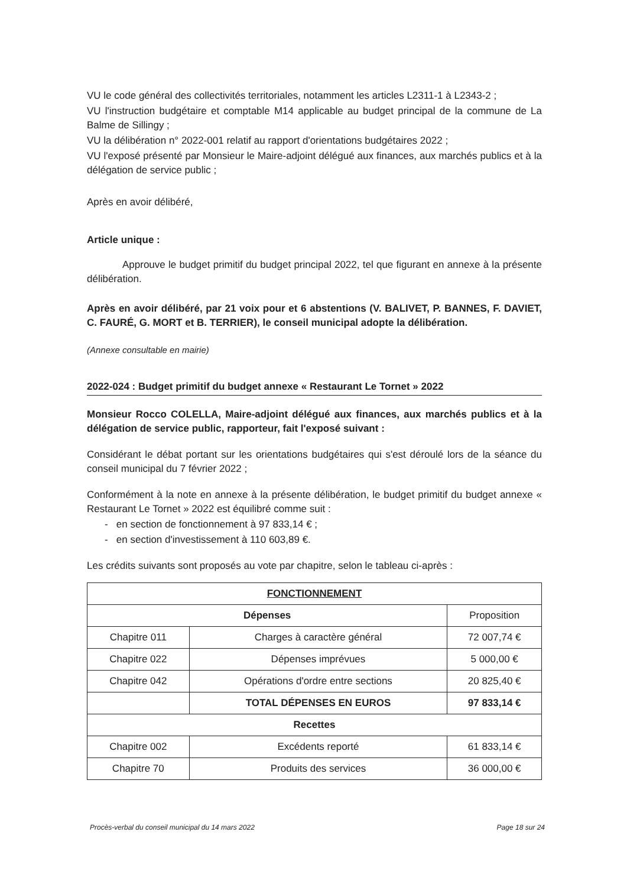VU le code général des collectivités territoriales, notamment les articles L2311-1 à L2343-2 ;
VU l'instruction budgétaire et comptable M14 applicable au budget principal de la commune de La Balme de Sillingy ;
VU la délibération n° 2022-001 relatif au rapport d'orientations budgétaires 2022 ;
VU l'exposé présenté par Monsieur le Maire-adjoint délégué aux finances, aux marchés publics et à la délégation de service public ;
Après en avoir délibéré,
Article unique :
Approuve le budget primitif du budget principal 2022, tel que figurant en annexe à la présente délibération.
Après en avoir délibéré, par 21 voix pour et 6 abstentions (V. BALIVET, P. BANNES, F. DAVIET, C. FAURÉ, G. MORT et B. TERRIER), le conseil municipal adopte la délibération.
(Annexe consultable en mairie)
2022-024 : Budget primitif du budget annexe « Restaurant Le Tornet » 2022
Monsieur Rocco COLELLA, Maire-adjoint délégué aux finances, aux marchés publics et à la délégation de service public, rapporteur, fait l'exposé suivant :
Considérant le débat portant sur les orientations budgétaires qui s'est déroulé lors de la séance du conseil municipal du 7 février 2022 ;
Conformément à la note en annexe à la présente délibération, le budget primitif du budget annexe « Restaurant Le Tornet » 2022 est équilibré comme suit :
- en section de fonctionnement à 97 833,14 € ;
- en section d'investissement à 110 603,89 €.
Les crédits suivants sont proposés au vote par chapitre, selon le tableau ci-après :
| FONCTIONNEMENT | | |
| --- | --- | --- |
| Dépenses | | Proposition |
| Chapitre 011 | Charges à caractère général | 72 007,74 € |
| Chapitre 022 | Dépenses imprévues | 5 000,00 € |
| Chapitre 042 | Opérations d'ordre entre sections | 20 825,40 € |
| | TOTAL DÉPENSES EN EUROS | 97 833,14 € |
| Recettes | | |
| Chapitre 002 | Excédents reporté | 61 833,14 € |
| Chapitre 70 | Produits des services | 36 000,00 € |
Procès-verbal du conseil municipal du 14 mars 2022 Page 18 sur 24